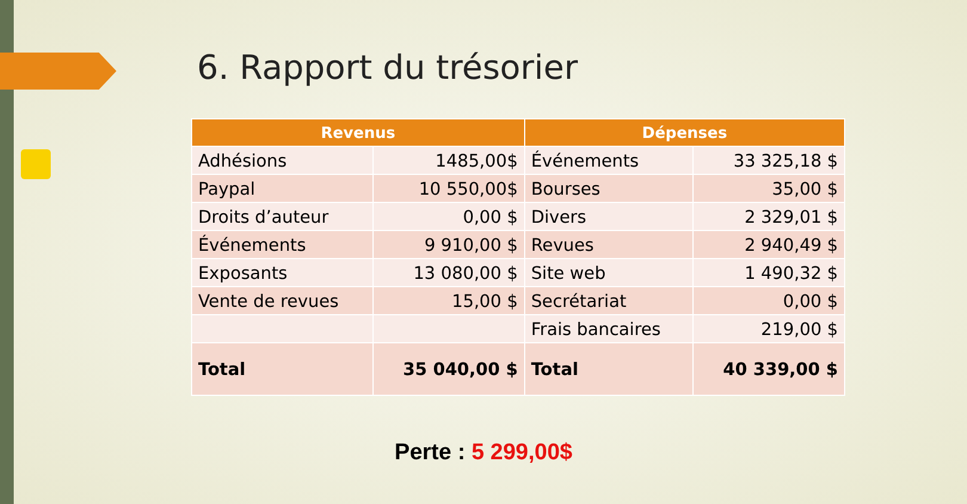6. Rapport du trésorier
| Revenus | | Dépenses | |
| --- | --- | --- | --- |
| Adhésions | 1485,00$ | Événements | 33 325,18 $ |
| Paypal | 10 550,00$ | Bourses | 35,00 $ |
| Droits d’auteur | 0,00 $ | Divers | 2 329,01 $ |
| Événements | 9 910,00 $ | Revues | 2 940,49 $ |
| Exposants | 13 080,00 $ | Site web | 1 490,32 $ |
| Vente de revues | 15,00 $ | Secrétariat | 0,00 $ |
| | | Frais bancaires | 219,00 $ |
| Total | 35 040,00 $ | Total | 40 339,00 $ |
Perte : 5 299,00$